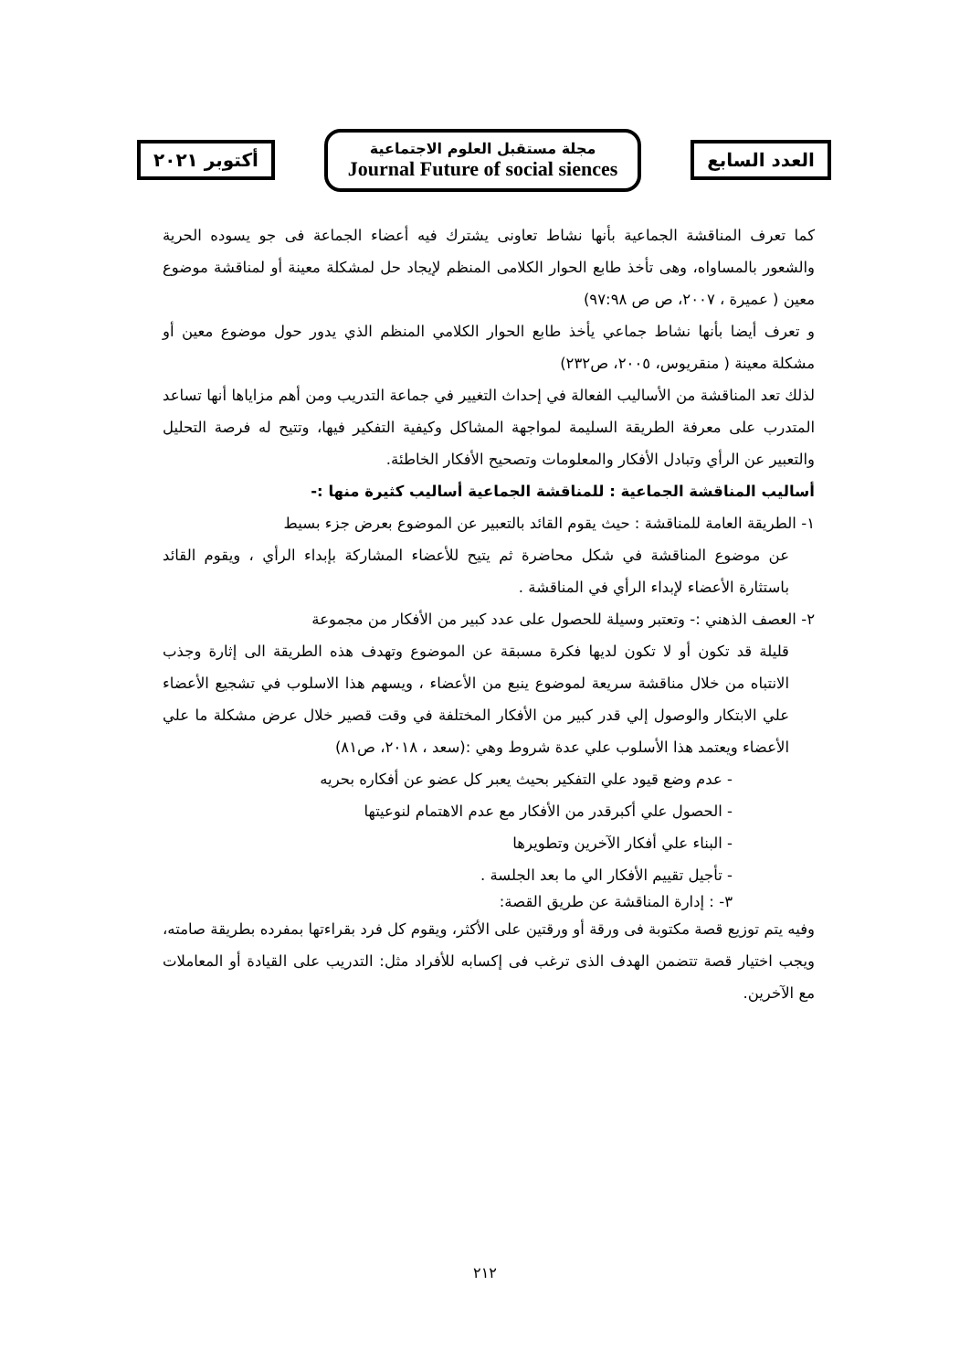أكتوبر ٢٠٢١
مجلة مستقبل العلوم الاجتماعية
Journal Future of social siences
العدد السابع
كما تعرف المناقشة الجماعية بأنها نشاط تعاونى يشترك فيه أعضاء الجماعة فى جو يسوده الحرية والشعور بالمساواه، وهى تأخذ طابع الحوار الكلامى المنظم لإيجاد حل لمشكلة معينة أو لمناقشة موضوع معين ( عميرة ، ٢٠٠٧، ص ص ٩٧:٩٨)
و تعرف أيضا بأنها نشاط جماعي يأخذ طابع الحوار الكلامي المنظم الذي يدور حول موضوع معين أو مشكلة معينة ( منقريوس، ٢٠٠٥، ص٢٣٢)
لذلك تعد المناقشة من الأساليب الفعالة في إحداث التغيير في جماعة التدريب ومن أهم مزاياها أنها تساعد المتدرب على معرفة الطريقة السليمة لمواجهة المشاكل وكيفية التفكير فيها، وتتيح له فرصة التحليل والتعبير عن الرأي وتبادل الأفكار والمعلومات وتصحيح الأفكار الخاطئة.
أساليب المناقشة الجماعية : للمناقشة الجماعية أساليب كثيرة منها :-
١- الطريقة العامة للمناقشة : حيث يقوم القائد بالتعبير عن الموضوع بعرض جزء بسيط
عن موضوع المناقشة في شكل محاضرة ثم يتيح للأعضاء المشاركة بإبداء الرأي ، ويقوم القائد باستثارة الأعضاء لإبداء الرأي في المناقشة .
٢- العصف الذهني :- وتعتبر وسيلة للحصول على عدد كبير من الأفكار من مجموعة
قليلة قد تكون أو لا تكون لديها فكرة مسبقة عن الموضوع وتهدف هذه الطريقة الى إثارة وجذب الانتباه من خلال مناقشة سريعة لموضوع ينبع من الأعضاء ، ويسهم هذا الاسلوب في تشجيع الأعضاء علي الابتكار والوصول إلي قدر كبير من الأفكار المختلفة في وقت قصير خلال عرض مشكلة ما علي الأعضاء ويعتمد هذا الأسلوب علي عدة شروط وهي :(سعد ، ٢٠١٨، ص٨١)
- عدم وضع قيود علي التفكير بحيث يعبر كل عضو عن أفكاره بحريه
- الحصول علي أكبرقدر من الأفكار مع عدم الاهتمام لنوعيتها
- البناء علي أفكار الآخرين وتطويرها
- تأجيل تقييم الأفكار الي ما بعد الجلسة .
٣- : إدارة المناقشة عن طريق القصة:
وفيه يتم توزيع قصة مكتوبة فى ورقة أو ورقتين على الأكثر، ويقوم كل فرد بقراءتها بمفرده بطريقة صامته، ويجب اختيار قصة تتضمن الهدف الذى ترغب فى إكسابه للأفراد مثل: التدريب على القيادة أو المعاملات مع الآخرين.
٢١٢